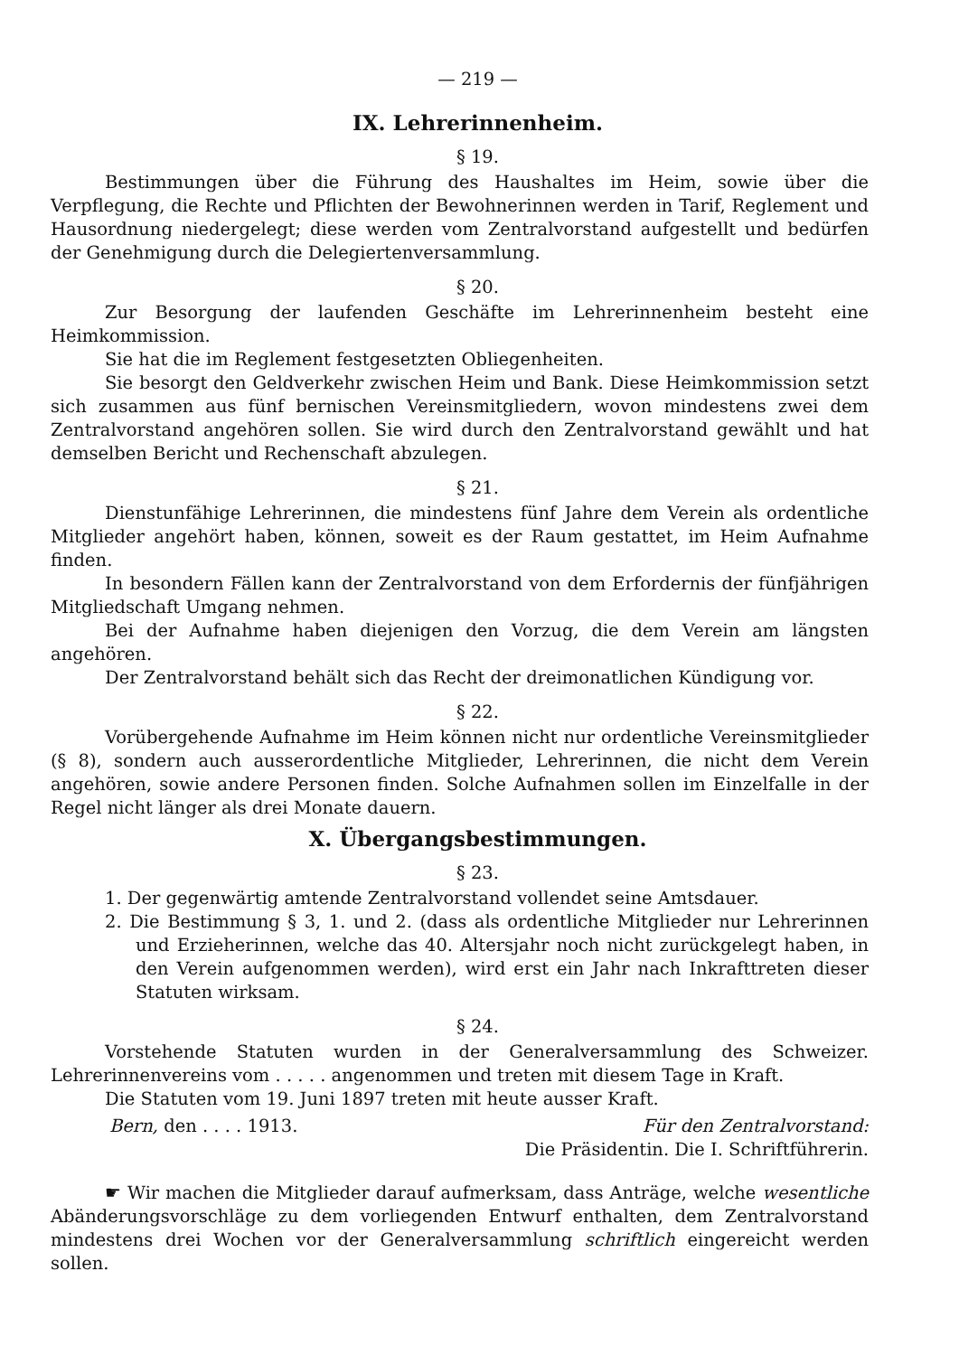— 219 —
IX. Lehrerinnenheim.
§ 19.
Bestimmungen über die Führung des Haushaltes im Heim, sowie über die Verpflegung, die Rechte und Pflichten der Bewohnerinnen werden in Tarif, Reglement und Hausordnung niedergelegt; diese werden vom Zentralvorstand aufgestellt und bedürfen der Genehmigung durch die Delegiertenversammlung.
§ 20.
Zur Besorgung der laufenden Geschäfte im Lehrerinnenheim besteht eine Heimkommission.
Sie hat die im Reglement festgesetzten Obliegenheiten.
Sie besorgt den Geldverkehr zwischen Heim und Bank. Diese Heimkommission setzt sich zusammen aus fünf bernischen Vereinsmitgliedern, wovon mindestens zwei dem Zentralvorstand angehören sollen. Sie wird durch den Zentralvorstand gewählt und hat demselben Bericht und Rechenschaft abzulegen.
§ 21.
Dienstunfähige Lehrerinnen, die mindestens fünf Jahre dem Verein als ordentliche Mitglieder angehört haben, können, soweit es der Raum gestattet, im Heim Aufnahme finden.
In besondern Fällen kann der Zentralvorstand von dem Erfordernis der fünfjährigen Mitgliedschaft Umgang nehmen.
Bei der Aufnahme haben diejenigen den Vorzug, die dem Verein am längsten angehören.
Der Zentralvorstand behält sich das Recht der dreimonatlichen Kündigung vor.
§ 22.
Vorübergehende Aufnahme im Heim können nicht nur ordentliche Vereinsmitglieder (§ 8), sondern auch ausserordentliche Mitglieder, Lehrerinnen, die nicht dem Verein angehören, sowie andere Personen finden. Solche Aufnahmen sollen im Einzelfalle in der Regel nicht länger als drei Monate dauern.
X. Übergangsbestimmungen.
§ 23.
1. Der gegenwärtig amtende Zentralvorstand vollendet seine Amtsdauer.
2. Die Bestimmung § 3, 1. und 2. (dass als ordentliche Mitglieder nur Lehrerinnen und Erzieherinnen, welche das 40. Altersjahr noch nicht zurückgelegt haben, in den Verein aufgenommen werden), wird erst ein Jahr nach Inkrafttreten dieser Statuten wirksam.
§ 24.
Vorstehende Statuten wurden in der Generalversammlung des Schweizer. Lehrerinnenvereins vom . . . . . angenommen und treten mit diesem Tage in Kraft.
Die Statuten vom 19. Juni 1897 treten mit heute ausser Kraft.
Bern, den . . . . 1913. Für den Zentralvorstand:
Die Präsidentin. Die I. Schriftführerin.
☛ Wir machen die Mitglieder darauf aufmerksam, dass Anträge, welche wesentliche Abänderungsvorschläge zu dem vorliegenden Entwurf enthalten, dem Zentralvorstand mindestens drei Wochen vor der Generalversammlung schriftlich eingereicht werden sollen.